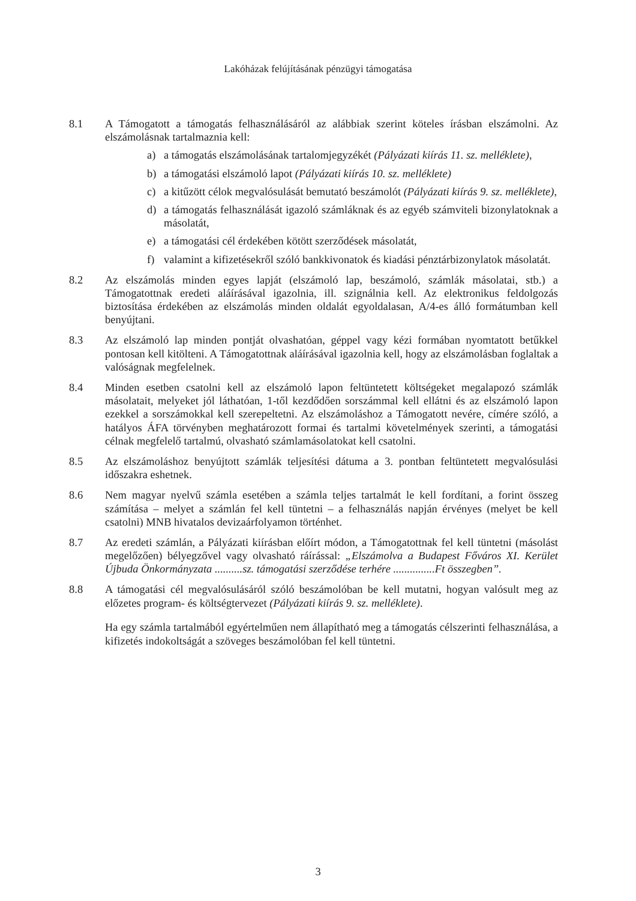Lakóházak felújításának pénzügyi támogatása
8.1 A Támogatott a támogatás felhasználásáról az alábbiak szerint köteles írásban elszámolni. Az elszámolásnak tartalmaznia kell:
a) a támogatás elszámolásának tartalomjegyzékét (Pályázati kiírás 11. sz. melléklete),
b) a támogatási elszámoló lapot (Pályázati kiírás 10. sz. melléklete)
c) a kitűzött célok megvalósulását bemutató beszámolót (Pályázati kiírás 9. sz. melléklete),
d) a támogatás felhasználását igazoló számláknak és az egyéb számviteli bizonylatoknak a másolatát,
e) a támogatási cél érdekében kötött szerződések másolatát,
f) valamint a kifizetésekről szóló bankkivonatok és kiadási pénztárbizonylatok másolatát.
8.2 Az elszámolás minden egyes lapját (elszámoló lap, beszámoló, számlák másolatai, stb.) a Támogatottnak eredeti aláírásával igazolnia, ill. szignálnia kell. Az elektronikus feldolgozás biztosítása érdekében az elszámolás minden oldalát egyoldalasan, A/4-es álló formátumban kell benyújtani.
8.3 Az elszámoló lap minden pontját olvashatóan, géppel vagy kézi formában nyomtatott betűkkel pontosan kell kitölteni. A Támogatottnak aláírásával igazolnia kell, hogy az elszámolásban foglaltak a valóságnak megfelelnek.
8.4 Minden esetben csatolni kell az elszámoló lapon feltüntetett költségeket megalapozó számlák másolatait, melyeket jól láthatóan, 1-től kezdődően sorszámmal kell ellátni és az elszámoló lapon ezekkel a sorszámokkal kell szerepeltetni. Az elszámoláshoz a Támogatott nevére, címére szóló, a hatályos ÁFA törvényben meghatározott formai és tartalmi követelmények szerinti, a támogatási célnak megfelelő tartalmú, olvasható számlamásolatokat kell csatolni.
8.5 Az elszámoláshoz benyújtott számlák teljesítési dátuma a 3. pontban feltüntetett megvalósulási időszakra eshetnek.
8.6 Nem magyar nyelvű számla esetében a számla teljes tartalmát le kell fordítani, a forint összeg számítása – melyet a számlán fel kell tüntetni – a felhasználás napján érvényes (melyet be kell csatolni) MNB hivatalos devizaárfolyamon történhet.
8.7 Az eredeti számlán, a Pályázati kiírásban előírt módon, a Támogatottnak fel kell tüntetni (másolást megelőzően) bélyegzővel vagy olvasható ráírással: „Elszámolva a Budapest Főváros XI. Kerület Újbuda Önkormányzata ..........sz. támogatási szerződése terhére ...............Ft összegben”.
8.8 A támogatási cél megvalósulásáról szóló beszámolóban be kell mutatni, hogyan valósult meg az előzetes program- és költségtervezet (Pályázati kiírás 9. sz. melléklete).
Ha egy számla tartalmából egyértelműen nem állapítható meg a támogatás célszerinti felhasználása, a kifizetés indokoltságát a szöveges beszámolóban fel kell tüntetni.
3